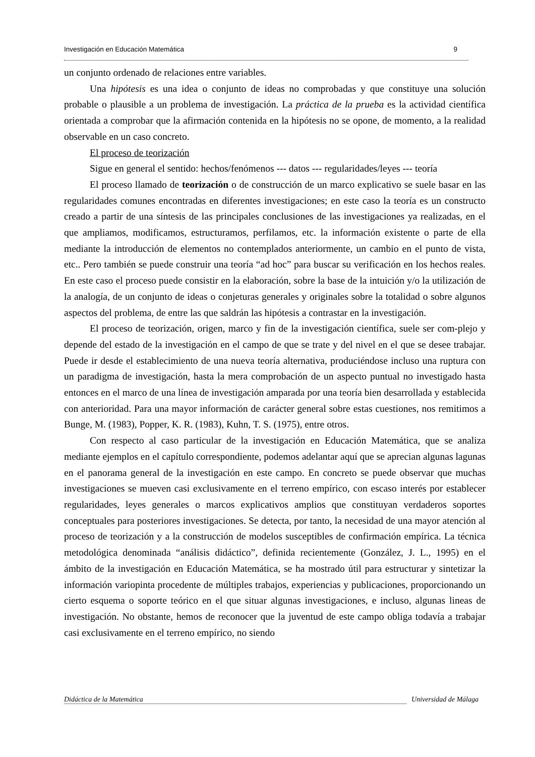Investigación en Educación Matemática 9
un conjunto ordenado de relaciones entre variables.
Una hipótesis es una idea o conjunto de ideas no comprobadas y que constituye una solución probable o plausible a un problema de investigación. La práctica de la prueba es la actividad científica orientada a comprobar que la afirmación contenida en la hipótesis no se opone, de momento, a la realidad observable en un caso concreto.
El proceso de teorización
Sigue en general el sentido: hechos/fenómenos --- datos --- regularidades/leyes --- teoría
El proceso llamado de teorización o de construcción de un marco explicativo se suele basar en las regularidades comunes encontradas en diferentes investigaciones; en este caso la teoría es un constructo creado a partir de una síntesis de las principales conclusiones de las investigaciones ya realizadas, en el que ampliamos, modificamos, estructuramos, perfilamos, etc. la información existente o parte de ella mediante la introducción de elementos no contemplados anteriormente, un cambio en el punto de vista, etc.. Pero también se puede construir una teoría “ad hoc” para buscar su verificación en los hechos reales. En este caso el proceso puede consistir en la elaboración, sobre la base de la intuición y/o la utilización de la analogía, de un conjunto de ideas o conjeturas generales y originales sobre la totalidad o sobre algunos aspectos del problema, de entre las que saldrán las hipótesis a contrastar en la investigación.
El proceso de teorización, origen, marco y fin de la investigación científica, suele ser com-plejo y depende del estado de la investigación en el campo de que se trate y del nivel en el que se desee trabajar. Puede ir desde el establecimiento de una nueva teoría alternativa, produciéndose incluso una ruptura con un paradigma de investigación, hasta la mera comprobación de un aspecto puntual no investigado hasta entonces en el marco de una línea de investigación amparada por una teoría bien desarrollada y establecida con anterioridad. Para una mayor información de carácter general sobre estas cuestiones, nos remitimos a Bunge, M. (1983), Popper, K. R. (1983), Kuhn, T. S. (1975), entre otros.
Con respecto al caso particular de la investigación en Educación Matemática, que se analiza mediante ejemplos en el capítulo correspondiente, podemos adelantar aquí que se aprecian algunas lagunas en el panorama general de la investigación en este campo. En concreto se puede observar que muchas investigaciones se mueven casi exclusivamente en el terreno empírico, con escaso interés por establecer regularidades, leyes generales o marcos explicativos amplios que constituyan verdaderos soportes conceptuales para posteriores investigaciones. Se detecta, por tanto, la necesidad de una mayor atención al proceso de teorización y a la construcción de modelos susceptibles de confirmación empírica. La técnica metodológica denominada “análisis didáctico”, definida recientemente (González, J. L., 1995) en el ámbito de la investigación en Educación Matemática, se ha mostrado útil para estructurar y sintetizar la información variopinta procedente de múltiples trabajos, experiencias y publicaciones, proporcionando un cierto esquema o soporte teórico en el que situar algunas investigaciones, e incluso, algunas lineas de investigación. No obstante, hemos de reconocer que la juventud de este campo obliga todavía a trabajar casi exclusivamente en el terreno empírico, no siendo
Didáctica de la Matemática Universidad de Málaga